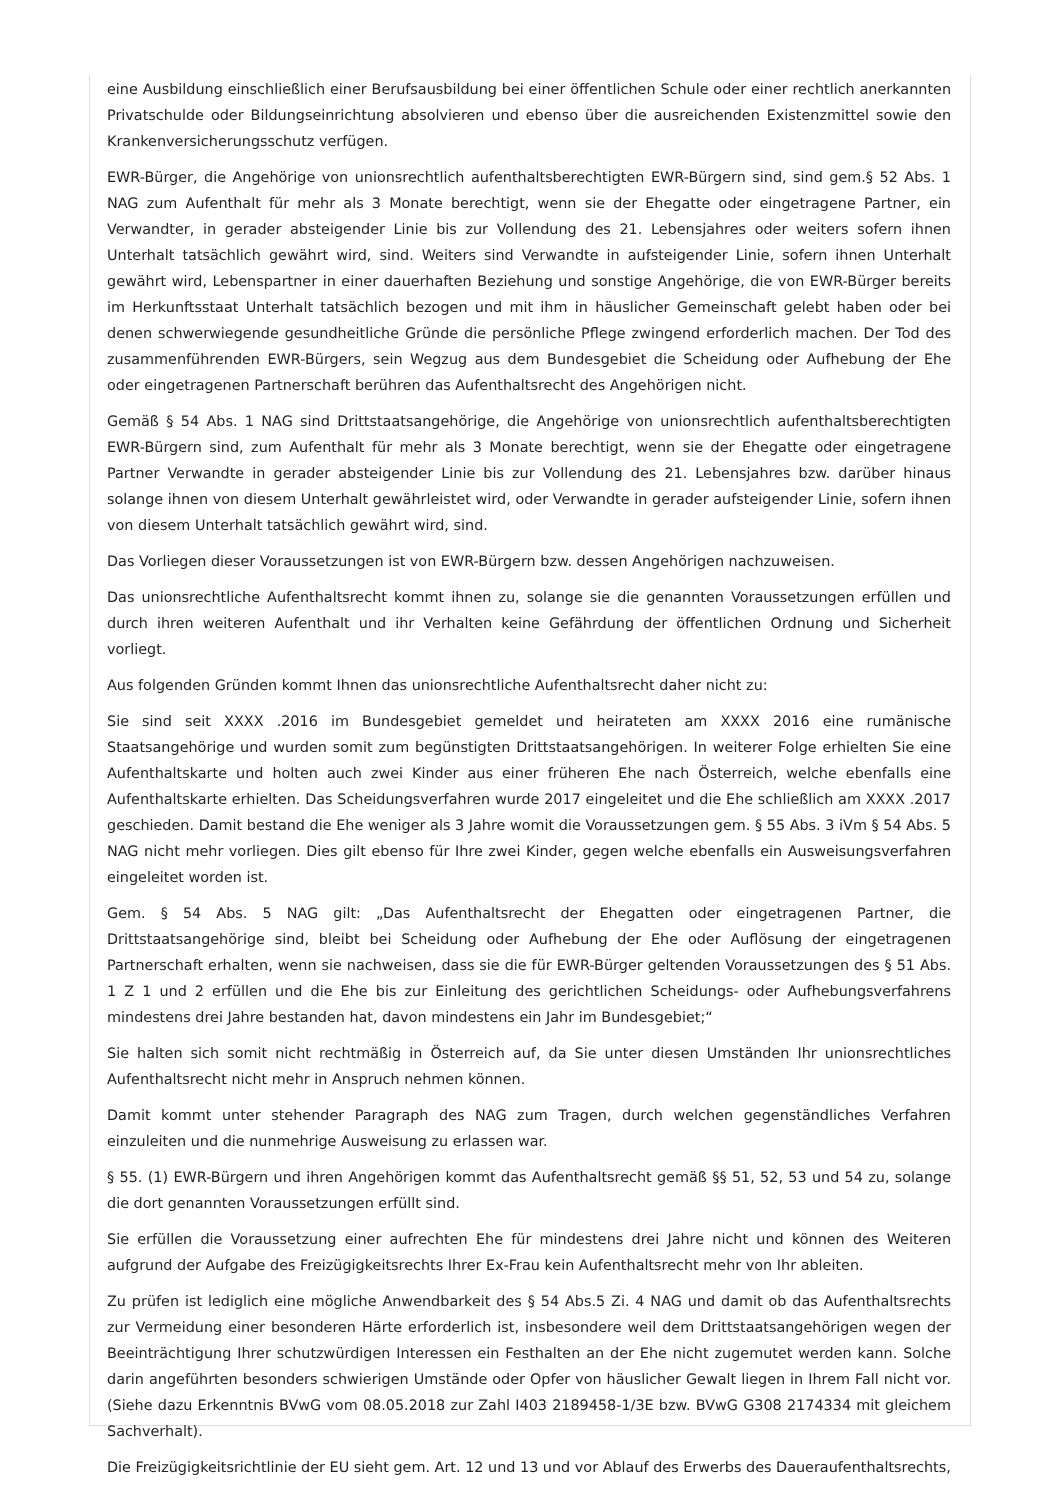eine Ausbildung einschließlich einer Berufsausbildung bei einer öffentlichen Schule oder einer rechtlich anerkannten Privatschulde oder Bildungseinrichtung absolvieren und ebenso über die ausreichenden Existenzmittel sowie den Krankenversicherungsschutz verfügen.
EWR-Bürger, die Angehörige von unionsrechtlich aufenthaltsberechtigten EWR-Bürgern sind, sind gem.§ 52 Abs. 1 NAG zum Aufenthalt für mehr als 3 Monate berechtigt, wenn sie der Ehegatte oder eingetragene Partner, ein Verwandter, in gerader absteigender Linie bis zur Vollendung des 21. Lebensjahres oder weiters sofern ihnen Unterhalt tatsächlich gewährt wird, sind. Weiters sind Verwandte in aufsteigender Linie, sofern ihnen Unterhalt gewährt wird, Lebenspartner in einer dauerhaften Beziehung und sonstige Angehörige, die von EWR-Bürger bereits im Herkunftsstaat Unterhalt tatsächlich bezogen und mit ihm in häuslicher Gemeinschaft gelebt haben oder bei denen schwerwiegende gesundheitliche Gründe die persönliche Pflege zwingend erforderlich machen. Der Tod des zusammenführenden EWR-Bürgers, sein Wegzug aus dem Bundesgebiet die Scheidung oder Aufhebung der Ehe oder eingetragenen Partnerschaft berühren das Aufenthaltsrecht des Angehörigen nicht.
Gemäß § 54 Abs. 1 NAG sind Drittstaatsangehörige, die Angehörige von unionsrechtlich aufenthaltsberechtigten EWR-Bürgern sind, zum Aufenthalt für mehr als 3 Monate berechtigt, wenn sie der Ehegatte oder eingetragene Partner Verwandte in gerader absteigender Linie bis zur Vollendung des 21. Lebensjahres bzw. darüber hinaus solange ihnen von diesem Unterhalt gewährleistet wird, oder Verwandte in gerader aufsteigender Linie, sofern ihnen von diesem Unterhalt tatsächlich gewährt wird, sind.
Das Vorliegen dieser Voraussetzungen ist von EWR-Bürgern bzw. dessen Angehörigen nachzuweisen.
Das unionsrechtliche Aufenthaltsrecht kommt ihnen zu, solange sie die genannten Voraussetzungen erfüllen und durch ihren weiteren Aufenthalt und ihr Verhalten keine Gefährdung der öffentlichen Ordnung und Sicherheit vorliegt.
Aus folgenden Gründen kommt Ihnen das unionsrechtliche Aufenthaltsrecht daher nicht zu:
Sie sind seit XXXX .2016 im Bundesgebiet gemeldet und heirateten am XXXX 2016 eine rumänische Staatsangehörige und wurden somit zum begünstigten Drittstaatsangehörigen. In weiterer Folge erhielten Sie eine Aufenthaltskarte und holten auch zwei Kinder aus einer früheren Ehe nach Österreich, welche ebenfalls eine Aufenthaltskarte erhielten. Das Scheidungsverfahren wurde 2017 eingeleitet und die Ehe schließlich am XXXX .2017 geschieden. Damit bestand die Ehe weniger als 3 Jahre womit die Voraussetzungen gem. § 55 Abs. 3 iVm § 54 Abs. 5 NAG nicht mehr vorliegen. Dies gilt ebenso für Ihre zwei Kinder, gegen welche ebenfalls ein Ausweisungsverfahren eingeleitet worden ist.
Gem. § 54 Abs. 5 NAG gilt: „Das Aufenthaltsrecht der Ehegatten oder eingetragenen Partner, die Drittstaatsangehörige sind, bleibt bei Scheidung oder Aufhebung der Ehe oder Auflösung der eingetragenen Partnerschaft erhalten, wenn sie nachweisen, dass sie die für EWR-Bürger geltenden Voraussetzungen des § 51 Abs. 1 Z 1 und 2 erfüllen und die Ehe bis zur Einleitung des gerichtlichen Scheidungs- oder Aufhebungsverfahrens mindestens drei Jahre bestanden hat, davon mindestens ein Jahr im Bundesgebiet;“
Sie halten sich somit nicht rechtmäßig in Österreich auf, da Sie unter diesen Umständen Ihr unionsrechtliches Aufenthaltsrecht nicht mehr in Anspruch nehmen können.
Damit kommt unter stehender Paragraph des NAG zum Tragen, durch welchen gegenständliches Verfahren einzuleiten und die nunmehrige Ausweisung zu erlassen war.
§ 55. (1) EWR-Bürgern und ihren Angehörigen kommt das Aufenthaltsrecht gemäß §§ 51, 52, 53 und 54 zu, solange die dort genannten Voraussetzungen erfüllt sind.
Sie erfüllen die Voraussetzung einer aufrechten Ehe für mindestens drei Jahre nicht und können des Weiteren aufgrund der Aufgabe des Freizügigkeitsrechts Ihrer Ex-Frau kein Aufenthaltsrecht mehr von Ihr ableiten.
Zu prüfen ist lediglich eine mögliche Anwendbarkeit des § 54 Abs.5 Zi. 4 NAG und damit ob das Aufenthaltsrechts zur Vermeidung einer besonderen Härte erforderlich ist, insbesondere weil dem Drittstaatsangehörigen wegen der Beeinträchtigung Ihrer schutzwürdigen Interessen ein Festhalten an der Ehe nicht zugemutet werden kann. Solche darin angeführten besonders schwierigen Umstände oder Opfer von häuslicher Gewalt liegen in Ihrem Fall nicht vor. (Siehe dazu Erkenntnis BVwG vom 08.05.2018 zur Zahl I403 2189458-1/3E bzw. BVwG G308 2174334 mit gleichem Sachverhalt).
Die Freizügigkeitsrichtlinie der EU sieht gem. Art. 12 und 13 und vor Ablauf des Erwerbs des Daueraufenthaltsrechts,